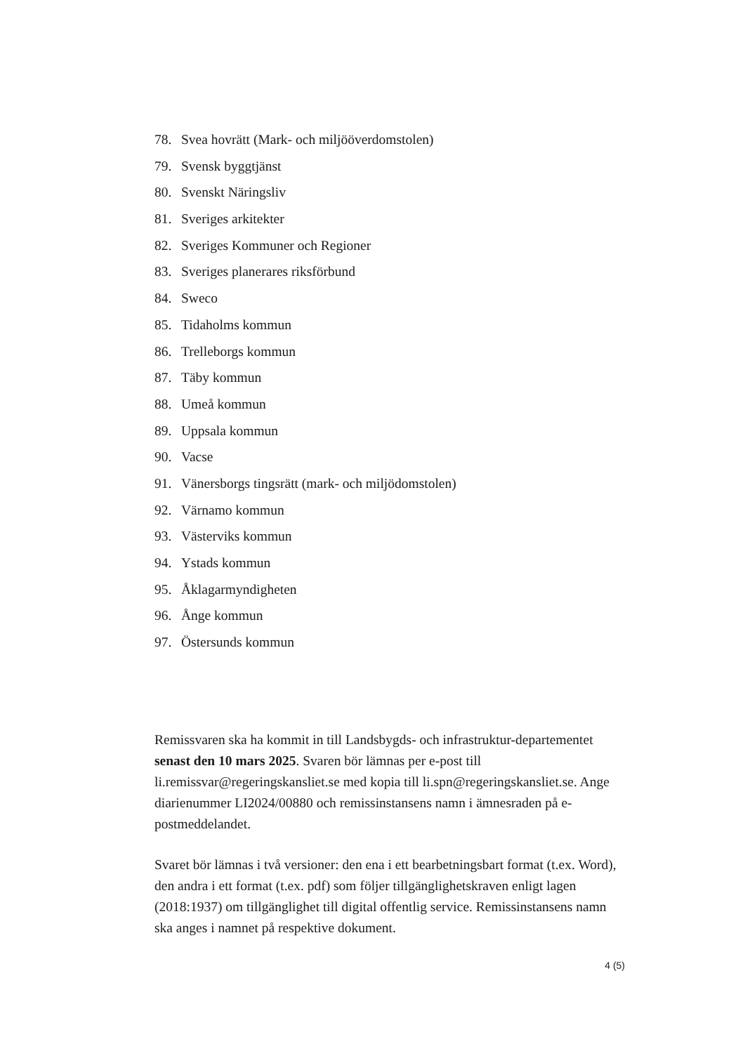78. Svea hovrätt (Mark- och miljööverdomstolen)
79. Svensk byggtjänst
80. Svenskt Näringsliv
81. Sveriges arkitekter
82. Sveriges Kommuner och Regioner
83. Sveriges planerares riksförbund
84. Sweco
85. Tidaholms kommun
86. Trelleborgs kommun
87. Täby kommun
88. Umeå kommun
89. Uppsala kommun
90. Vacse
91. Vänersborgs tingsrätt (mark- och miljödomstolen)
92. Värnamo kommun
93. Västerviks kommun
94. Ystads kommun
95. Åklagarmyndigheten
96. Ånge kommun
97. Östersunds kommun
Remissvaren ska ha kommit in till Landsbygds- och infrastruktur-departementet senast den 10 mars 2025. Svaren bör lämnas per e-post till li.remissvar@regeringskansliet.se med kopia till li.spn@regeringskansliet.se. Ange diarienummer LI2024/00880 och remissinstansens namn i ämnesraden på e-postmeddelandet.
Svaret bör lämnas i två versioner: den ena i ett bearbetningsbart format (t.ex. Word), den andra i ett format (t.ex. pdf) som följer tillgänglighetskraven enligt lagen (2018:1937) om tillgänglighet till digital offentlig service. Remissinstansens namn ska anges i namnet på respektive dokument.
4 (5)